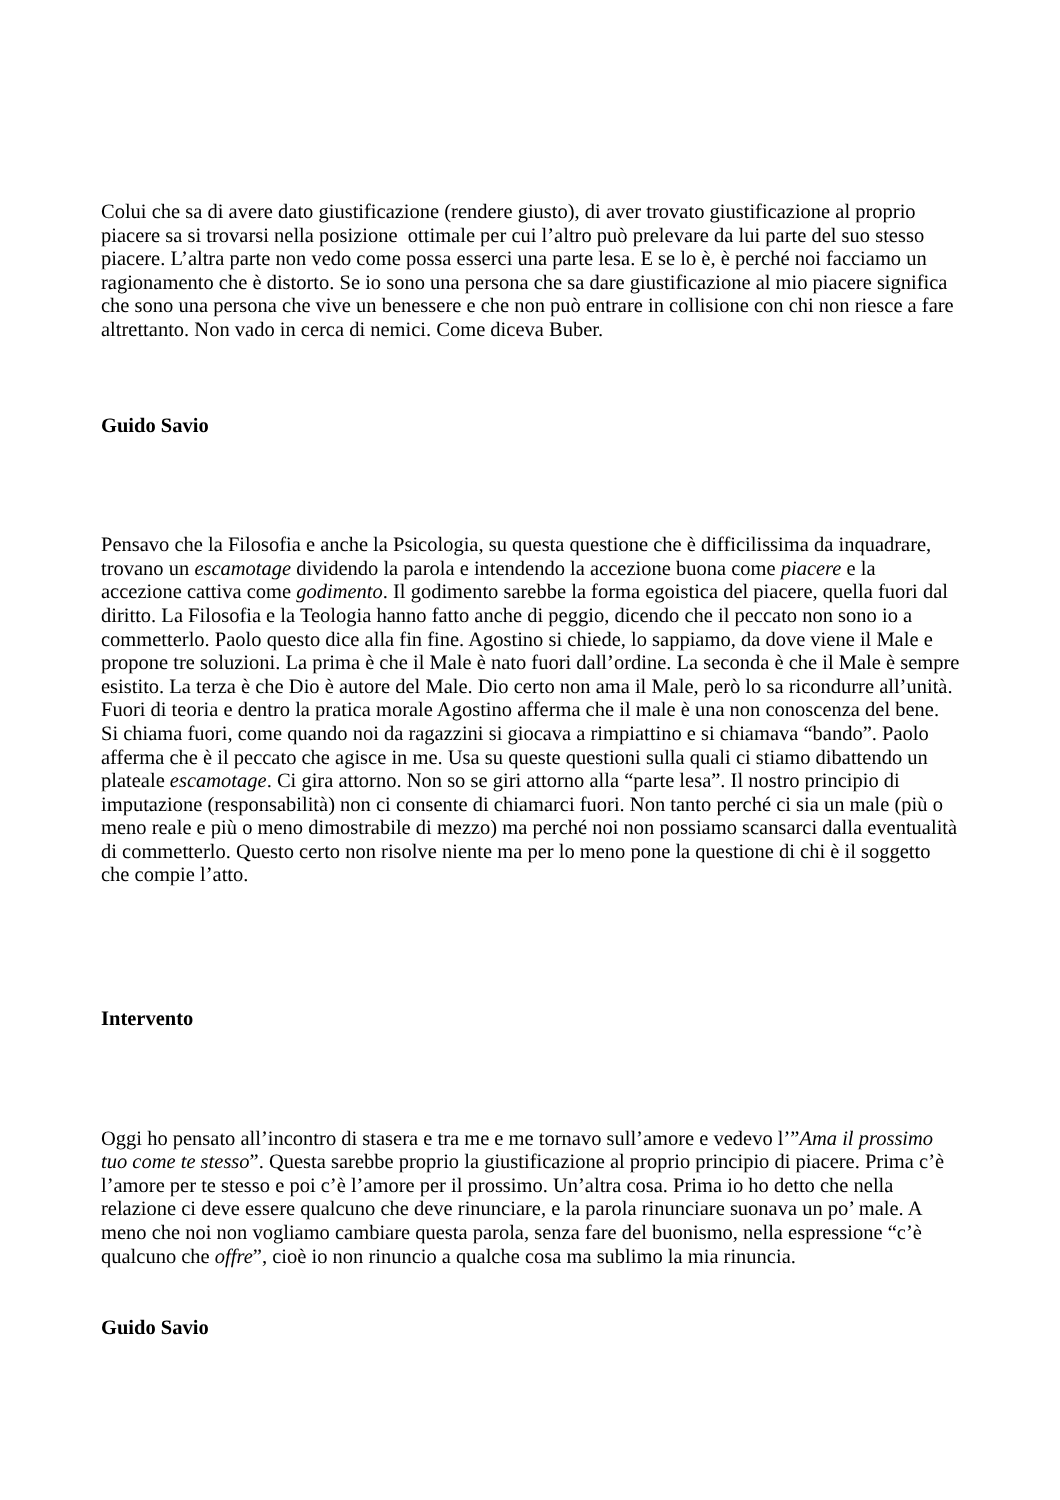Colui che sa di avere dato giustificazione (rendere giusto), di aver trovato giustificazione al proprio piacere sa si trovarsi nella posizione ottimale per cui l’altro può prelevare da lui parte del suo stesso piacere. L’altra parte non vedo come possa esserci una parte lesa. E se lo è, è perché noi facciamo un ragionamento che è distorto. Se io sono una persona che sa dare giustificazione al mio piacere significa che sono una persona che vive un benessere e che non può entrare in collisione con chi non riesce a fare altrettanto. Non vado in cerca di nemici. Come diceva Buber.
Guido Savio
Pensavo che la Filosofia e anche la Psicologia, su questa questione che è difficilissima da inquadrare, trovano un escamotage dividendo la parola e intendendo la accezione buona come piacere e la accezione cattiva come godimento. Il godimento sarebbe la forma egoistica del piacere, quella fuori dal diritto. La Filosofia e la Teologia hanno fatto anche di peggio, dicendo che il peccato non sono io a commetterlo. Paolo questo dice alla fin fine. Agostino si chiede, lo sappiamo, da dove viene il Male e propone tre soluzioni. La prima è che il Male è nato fuori dall’ordine. La seconda è che il Male è sempre esistito. La terza è che Dio è autore del Male. Dio certo non ama il Male, però lo sa ricondurre all’unità.
Fuori di teoria e dentro la pratica morale Agostino afferma che il male è una non conoscenza del bene. Si chiama fuori, come quando noi da ragazzini si giocava a rimpiattino e si chiamava “bando”. Paolo afferma che è il peccato che agisce in me. Usa su queste questioni sulla quali ci stiamo dibattendo un plateale escamotage. Ci gira attorno. Non so se giri attorno alla “parte lesa”. Il nostro principio di imputazione (responsabilità) non ci consente di chiamarci fuori. Non tanto perché ci sia un male (più o meno reale e più o meno dimostrabile di mezzo) ma perché noi non possiamo scansarci dalla eventualità di commetterlo. Questo certo non risolve niente ma per lo meno pone la questione di chi è il soggetto che compie l’atto.
Intervento
Oggi ho pensato all’incontro di stasera e tra me e me tornavo sull’amore e vedevo l’”Ama il prossimo tuo come te stesso”. Questa sarebbe proprio la giustificazione al proprio principio di piacere. Prima c’è l’amore per te stesso e poi c’è l’amore per il prossimo. Un’altra cosa. Prima io ho detto che nella relazione ci deve essere qualcuno che deve rinunciare, e la parola rinunciare suonava un po’ male. A meno che noi non vogliamo cambiare questa parola, senza fare del buonismo, nella espressione “c’è qualcuno che offre”, cioè io non rinuncio a qualche cosa ma sublimo la mia rinuncia.
Guido Savio